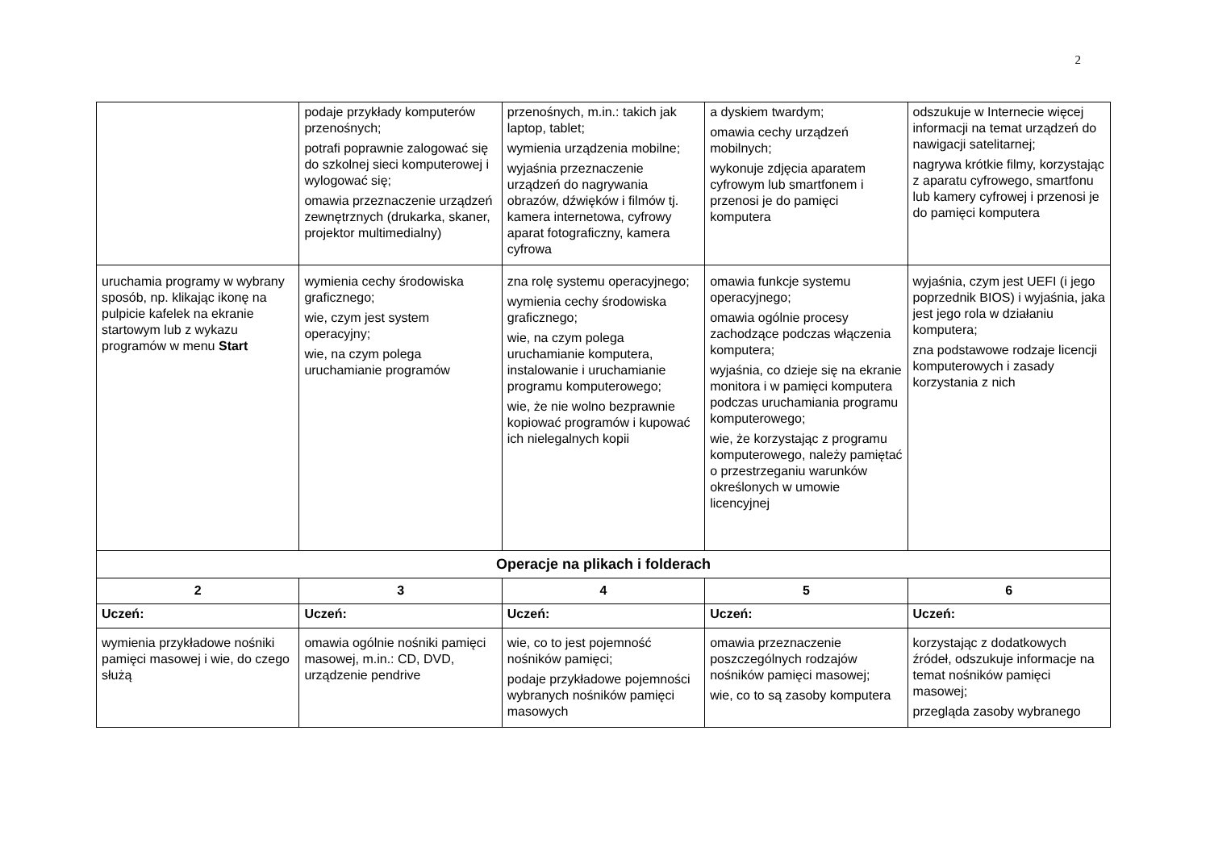2
| | podaje przykłady komputerów przenośnych; potrafi poprawnie zalogować się do szkolnej sieci komputerowej i wylogować się; omawia przeznaczenie urządzeń zewnętrznych (drukarka, skaner, projektor multimedialny) | przenośnych, m.in.: takich jak laptop, tablet; wymienia urządzenia mobilne; wyjaśnia przeznaczenie urządzeń do nagrywania obrazów, dźwięków i filmów tj. kamera internetowa, cyfrowy aparat fotograficzny, kamera cyfrowa | a dyskiem twardym; omawia cechy urządzeń mobilnych; wykonuje zdjęcia aparatem cyfrowym lub smartfonem i przenosi je do pamięci komputera | odszukuje w Internecie więcej informacji na temat urządzeń do nawigacji satelitarnej; nagrywa krótkie filmy, korzystając z aparatu cyfrowego, smartfonu lub kamery cyfrowej i przenosi je do pamięci komputera |
| uruchamia programy w wybrany sposób, np. klikając ikonę na pulpicie kafelek na ekranie startowym lub z wykazu programów w menu Start | wymienia cechy środowiska graficznego; wie, czym jest system operacyjny; wie, na czym polega uruchamianie programów | zna rolę systemu operacyjnego; wymienia cechy środowiska graficznego; wie, na czym polega uruchamianie komputera, instalowanie i uruchamianie programu komputerowego; wie, że nie wolno bezprawnie kopiować programów i kupować ich nielegalnych kopii | omawia funkcje systemu operacyjnego; omawia ogólnie procesy zachodzące podczas włączenia komputera; wyjaśnia, co dzieje się na ekranie monitora i w pamięci komputera podczas uruchamiania programu komputerowego; wie, że korzystając z programu komputerowego, należy pamiętać o przestrzeganiu warunków określonych w umowie licencyjnej | wyjaśnia, czym jest UEFI (i jego poprzednik BIOS) i wyjaśnia, jaka jest jego rola w działaniu komputera; zna podstawowe rodzaje licencji komputerowych i zasady korzystania z nich |
| Operacje na plikach i folderach | | | | |
| 2 | 3 | 4 | 5 | 6 |
| Uczeń: | Uczeń: | Uczeń: | Uczeń: | Uczeń: |
| wymienia przykładowe nośniki pamięci masowej i wie, do czego służą | omawia ogólnie nośniki pamięci masowej, m.in.: CD, DVD, urządzenie pendrive | wie, co to jest pojemność nośników pamięci; podaje przykładowe pojemności wybranych nośników pamięci masowych | omawia przeznaczenie poszczególnych rodzajów nośników pamięci masowej; wie, co to są zasoby komputera | korzystając z dodatkowych źródeł, odszukuje informacje na temat nośników pamięci masowej; przegląda zasoby wybranego |